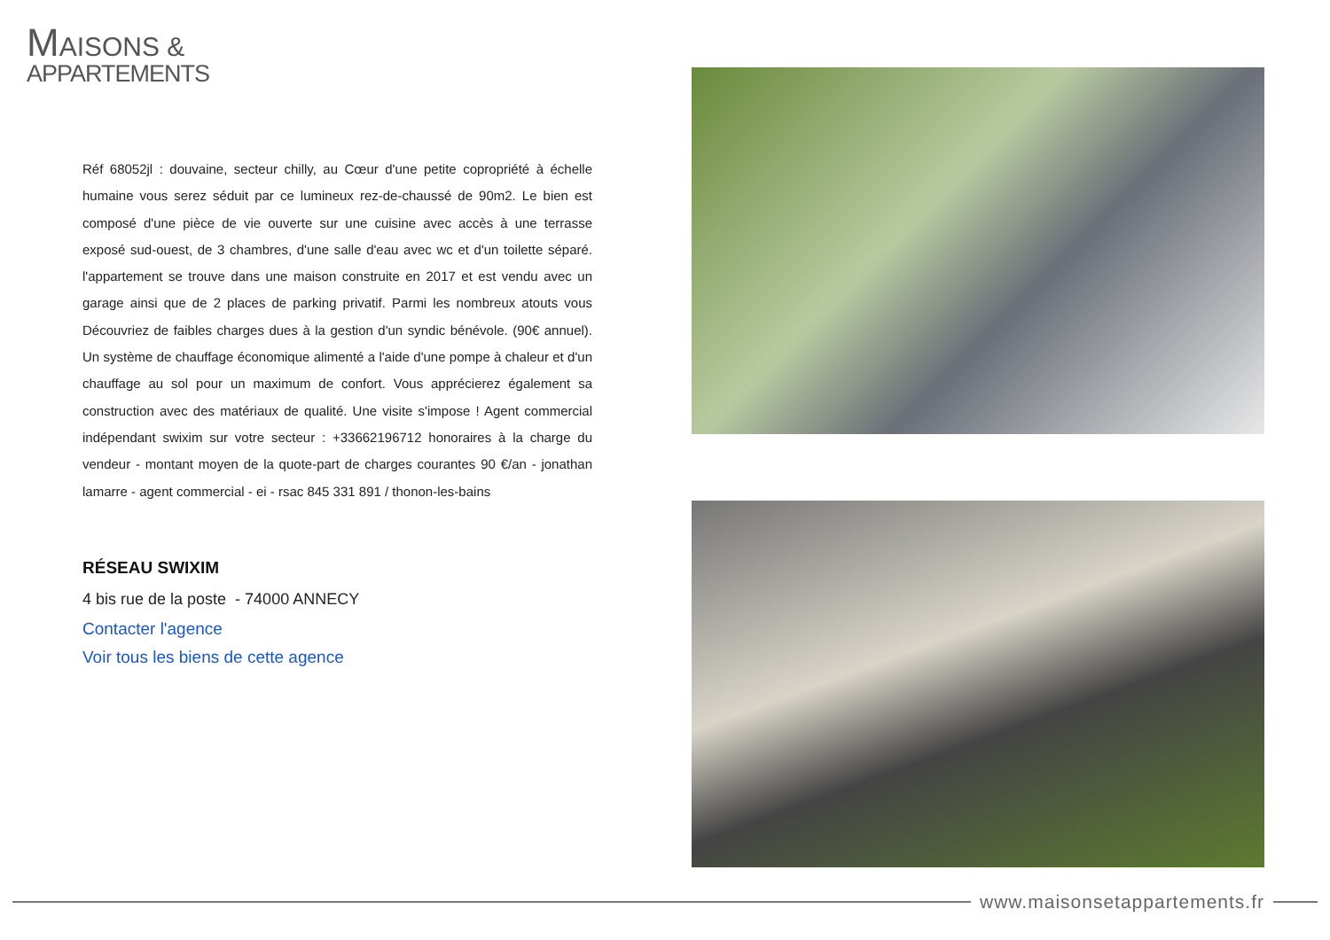MAISONS &
APPARTEMENTS
Réf 68052jl : douvaine, secteur chilly, au Cœur d'une petite copropriété à échelle humaine vous serez séduit par ce lumineux rez-de-chaussé de 90m2. Le bien est composé d'une pièce de vie ouverte sur une cuisine avec accès à une terrasse exposé sud-ouest, de 3 chambres, d'une salle d'eau avec wc et d'un toilette séparé. l'appartement se trouve dans une maison construite en 2017 et est vendu avec un garage ainsi que de 2 places de parking privatif. Parmi les nombreux atouts vous Découvriez de faibles charges dues à la gestion d'un syndic bénévole. (90€ annuel). Un système de chauffage économique alimenté a l'aide d'une pompe à chaleur et d'un chauffage au sol pour un maximum de confort. Vous apprécierez également sa construction avec des matériaux de qualité. Une visite s'impose ! Agent commercial indépendant swixim sur votre secteur : +33662196712 honoraires à la charge du vendeur - montant moyen de la quote-part de charges courantes 90 €/an - jonathan lamarre - agent commercial - ei - rsac 845 331 891 / thonon-les-bains
RÉSEAU SWIXIM
4 bis rue de la poste - 74000 ANNECY
Contacter l'agence
Voir tous les biens de cette agence
www.maisonsetappartements.fr